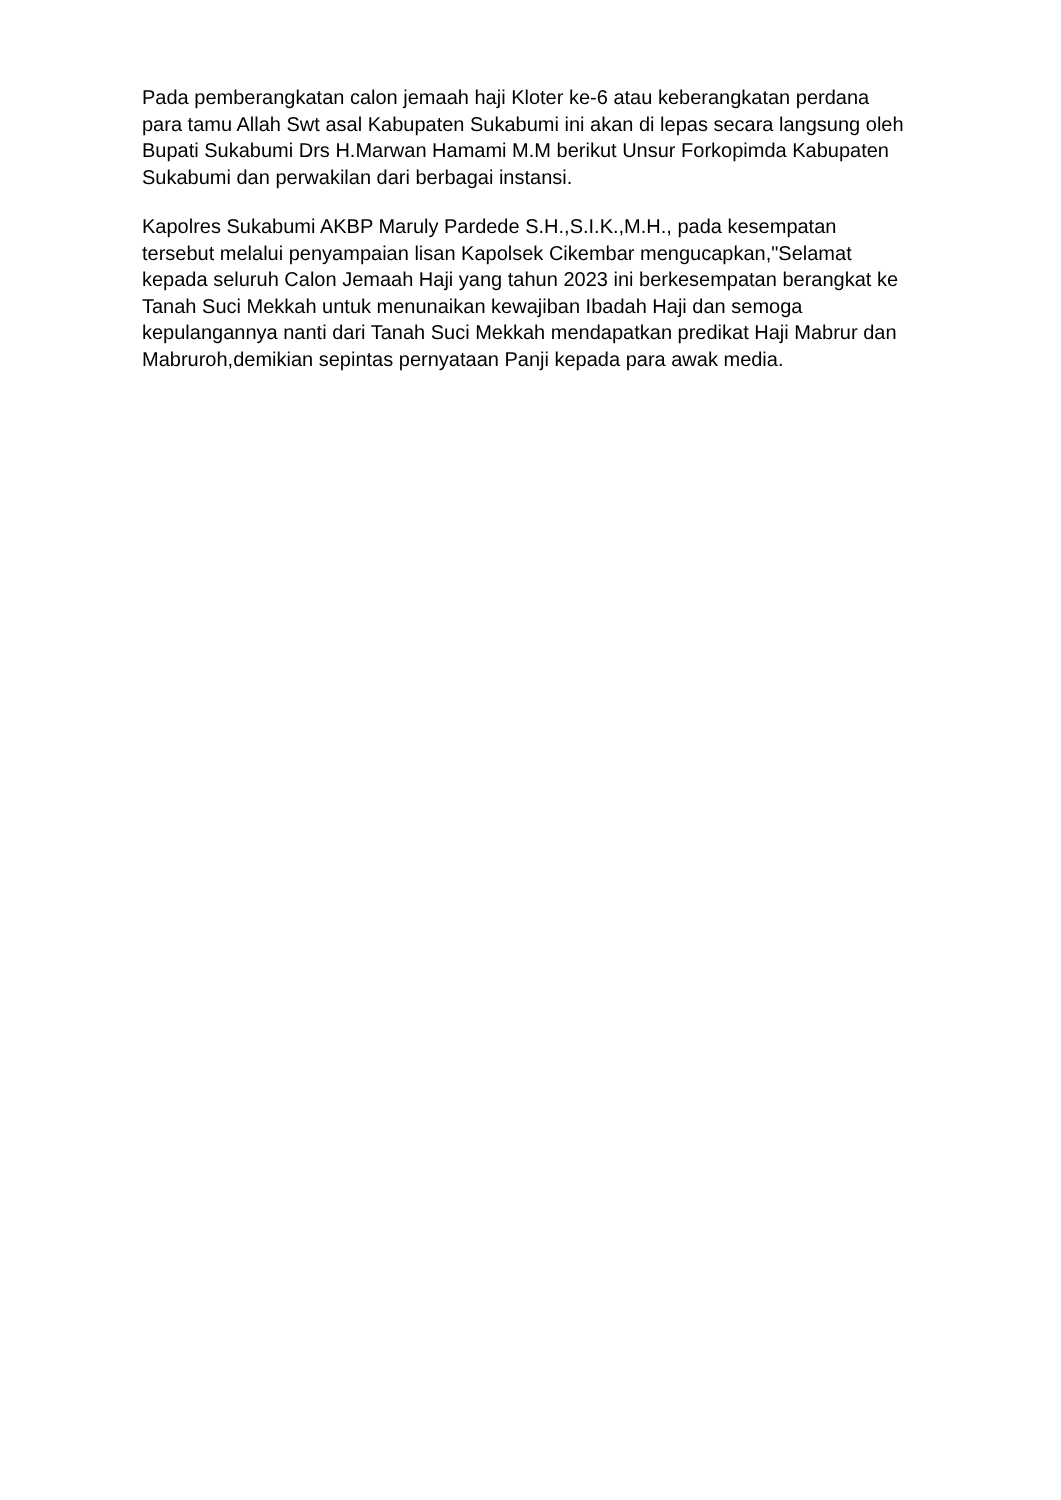Pada pemberangkatan calon jemaah haji Kloter ke-6 atau keberangkatan perdana para tamu Allah Swt asal Kabupaten Sukabumi ini akan di lepas secara langsung oleh Bupati Sukabumi Drs H.Marwan Hamami M.M berikut Unsur Forkopimda Kabupaten Sukabumi dan perwakilan dari berbagai instansi.
Kapolres Sukabumi AKBP Maruly Pardede S.H.,S.I.K.,M.H., pada kesempatan tersebut melalui penyampaian lisan Kapolsek Cikembar mengucapkan,"Selamat kepada seluruh Calon Jemaah Haji yang tahun 2023 ini berkesempatan berangkat ke Tanah Suci Mekkah untuk menunaikan kewajiban Ibadah Haji dan semoga kepulangannya nanti dari Tanah Suci Mekkah mendapatkan predikat Haji Mabrur dan Mabruroh,demikian sepintas pernyataan Panji kepada para awak media.